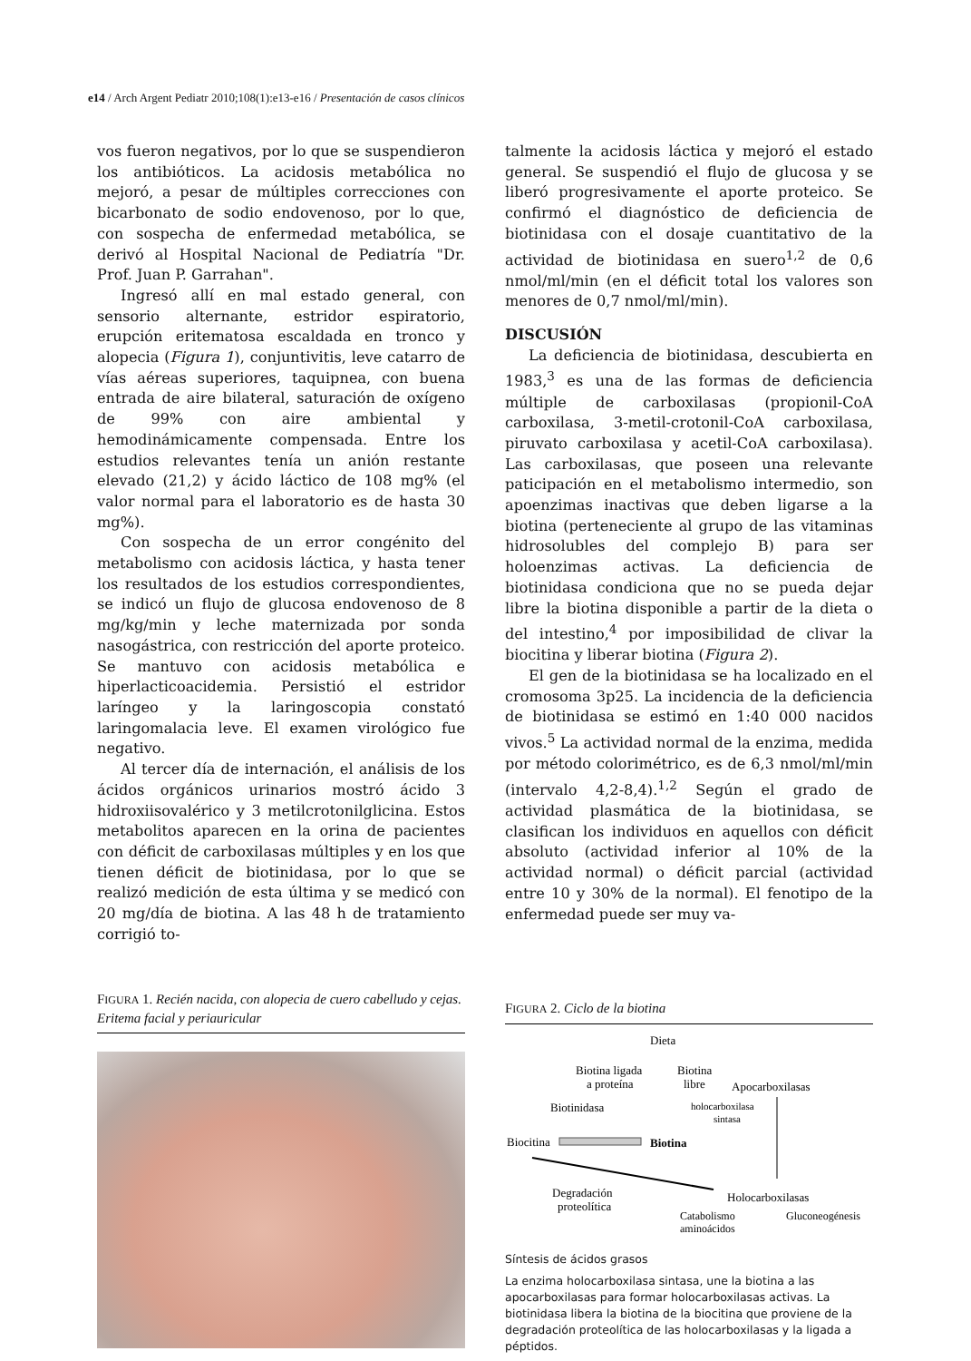e14 / Arch Argent Pediatr 2010;108(1):e13-e16 / Presentación de casos clínicos
vos fueron negativos, por lo que se suspendieron los antibióticos. La acidosis metabólica no mejoró, a pesar de múltiples correcciones con bicarbonato de sodio endovenoso, por lo que, con sospecha de enfermedad metabólica, se derivó al Hospital Nacional de Pediatría "Dr. Prof. Juan P. Garrahan".
Ingresó allí en mal estado general, con sensorio alternante, estridor espiratorio, erupción eritematosa escaldada en tronco y alopecia (Figura 1), conjuntivitis, leve catarro de vías aéreas superiores, taquipnea, con buena entrada de aire bilateral, saturación de oxígeno de 99% con aire ambiental y hemodinámicamente compensada. Entre los estudios relevantes tenía un anión restante elevado (21,2) y ácido láctico de 108 mg% (el valor normal para el laboratorio es de hasta 30 mg%).
Con sospecha de un error congénito del metabolismo con acidosis láctica, y hasta tener los resultados de los estudios correspondientes, se indicó un flujo de glucosa endovenoso de 8 mg/kg/min y leche maternizada por sonda nasogástrica, con restricción del aporte proteico. Se mantuvo con acidosis metabólica e hiperlacticoacidemia. Persistió el estridor laríngeo y la laringoscopia constató laringomalacia leve. El examen virológico fue negativo.
Al tercer día de internación, el análisis de los ácidos orgánicos urinarios mostró ácido 3 hidroxiisovalérico y 3 metilcrotonilglicina. Estos metabolitos aparecen en la orina de pacientes con déficit de carboxilasas múltiples y en los que tienen déficit de biotinidasa, por lo que se realizó medición de esta última y se medicó con 20 mg/día de biotina. A las 48 h de tratamiento corrigió to-
talmente la acidosis láctica y mejoró el estado general. Se suspendió el flujo de glucosa y se liberó progresivamente el aporte proteico. Se confirmó el diagnóstico de deficiencia de biotinidasa con el dosaje cuantitativo de la actividad de biotinidasa en suero<sup>1,2</sup> de 0,6 nmol/ml/min (en el déficit total los valores son menores de 0,7 nmol/ml/min).
DISCUSIÓN
La deficiencia de biotinidasa, descubierta en 1983,<sup>3</sup> es una de las formas de deficiencia múltiple de carboxilasas (propionil-CoA carboxilasa, 3-metil-crotonil-CoA carboxilasa, piruvato carboxilasa y acetil-CoA carboxilasa). Las carboxilasas, que poseen una relevante paticipación en el metabolismo intermedio, son apoenzimas inactivas que deben ligarse a la biotina (perteneciente al grupo de las vitaminas hidrosolubles del complejo B) para ser holoenzimas activas. La deficiencia de biotinidasa condiciona que no se pueda dejar libre la biotina disponible a partir de la dieta o del intestino,<sup>4</sup> por imposibilidad de clivar la biocitina y liberar biotina (Figura 2).
El gen de la biotinidasa se ha localizado en el cromosoma 3p25. La incidencia de la deficiencia de biotinidasa se estimó en 1:40 000 nacidos vivos.<sup>5</sup> La actividad normal de la enzima, medida por método colorimétrico, es de 6,3 nmol/ml/min (intervalo 4,2-8,4).<sup>1,2</sup> Según el grado de actividad plasmática de la biotinidasa, se clasifican los individuos en aquellos con déficit absoluto (actividad inferior al 10% de la actividad normal) o déficit parcial (actividad entre 10 y 30% de la normal). El fenotipo de la enfermedad puede ser muy va-
FIGURA 1. Recién nacida, con alopecia de cuero cabelludo y cejas. Eritema facial y periauricular
FIGURA 2. Ciclo de la biotina
Dieta
Biotina ligada
a proteína
Biotina
libre
Apocarboxilasas
Biotinidasa
holocarboxilasa
sintasa
Biocitina
Biotina
Degradación
proteolítica
Holocarboxilasas
Catabolismo
aminoácidos
Gluconeogénesis
Síntesis de ácidos grasos
La enzima holocarboxilasa sintasa, une la biotina a las apocarboxilasas para formar holocarboxilasas activas. La biotinidasa libera la biotina de la biocitina que proviene de la degradación proteolítica de las holocarboxilasas y la ligada a péptidos.